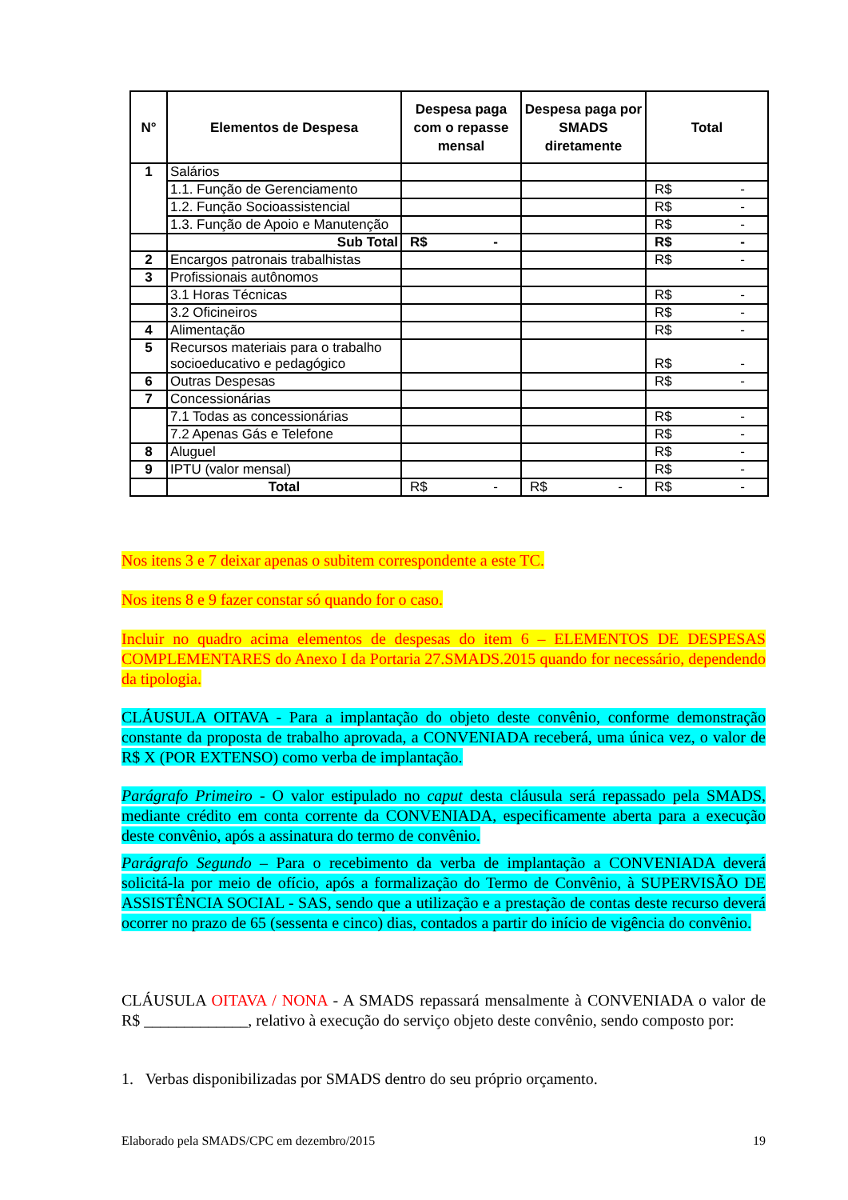| N° | Elementos de Despesa | Despesa paga com o repasse mensal | Despesa paga por SMADS diretamente | Total |
| --- | --- | --- | --- | --- |
| 1 | Salários | | | |
| | 1.1. Função de Gerenciamento | | | R$ - |
| | 1.2. Função Socioassistencial | | | R$ - |
| | 1.3. Função de Apoio e Manutenção | | | R$ - |
| | Sub Total | R$ - | | R$ - |
| 2 | Encargos patronais trabalhistas | | | R$ - |
| 3 | Profissionais autônomos | | | |
| | 3.1 Horas Técnicas | | | R$ - |
| | 3.2 Oficineiros | | | R$ - |
| 4 | Alimentação | | | R$ - |
| 5 | Recursos materiais para o trabalho socioeducativo e pedagógico | | | R$ - |
| 6 | Outras Despesas | | | R$ - |
| 7 | Concessionárias | | | |
| | 7.1 Todas as concessionárias | | | R$ - |
| | 7.2 Apenas Gás e Telefone | | | R$ - |
| 8 | Aluguel | | | R$ - |
| 9 | IPTU (valor mensal) | | | R$ - |
| | Total | R$ - | R$ - | R$ - |
Nos itens 3 e 7 deixar apenas o subitem correspondente a este TC.
Nos itens 8 e 9 fazer constar só quando for o caso.
Incluir no quadro acima elementos de despesas do item 6 – ELEMENTOS DE DESPESAS COMPLEMENTARES do Anexo I da Portaria 27.SMADS.2015 quando for necessário, dependendo da tipologia.
CLÁUSULA OITAVA - Para a implantação do objeto deste convênio, conforme demonstração constante da proposta de trabalho aprovada, a CONVENIADA receberá, uma única vez, o valor de R$ X (POR EXTENSO) como verba de implantação.
Parágrafo Primeiro - O valor estipulado no caput desta cláusula será repassado pela SMADS, mediante crédito em conta corrente da CONVENIADA, especificamente aberta para a execução deste convênio, após a assinatura do termo de convênio.
Parágrafo Segundo – Para o recebimento da verba de implantação a CONVENIADA deverá solicitá-la por meio de ofício, após a formalização do Termo de Convênio, à SUPERVISÃO DE ASSISTÊNCIA SOCIAL - SAS, sendo que a utilização e a prestação de contas deste recurso deverá ocorrer no prazo de 65 (sessenta e cinco) dias, contados a partir do início de vigência do convênio.
CLÁUSULA OITAVA / NONA - A SMADS repassará mensalmente à CONVENIADA o valor de R$ _____________, relativo à execução do serviço objeto deste convênio, sendo composto por:
1. Verbas disponibilizadas por SMADS dentro do seu próprio orçamento.
Elaborado pela SMADS/CPC em dezembro/2015 19